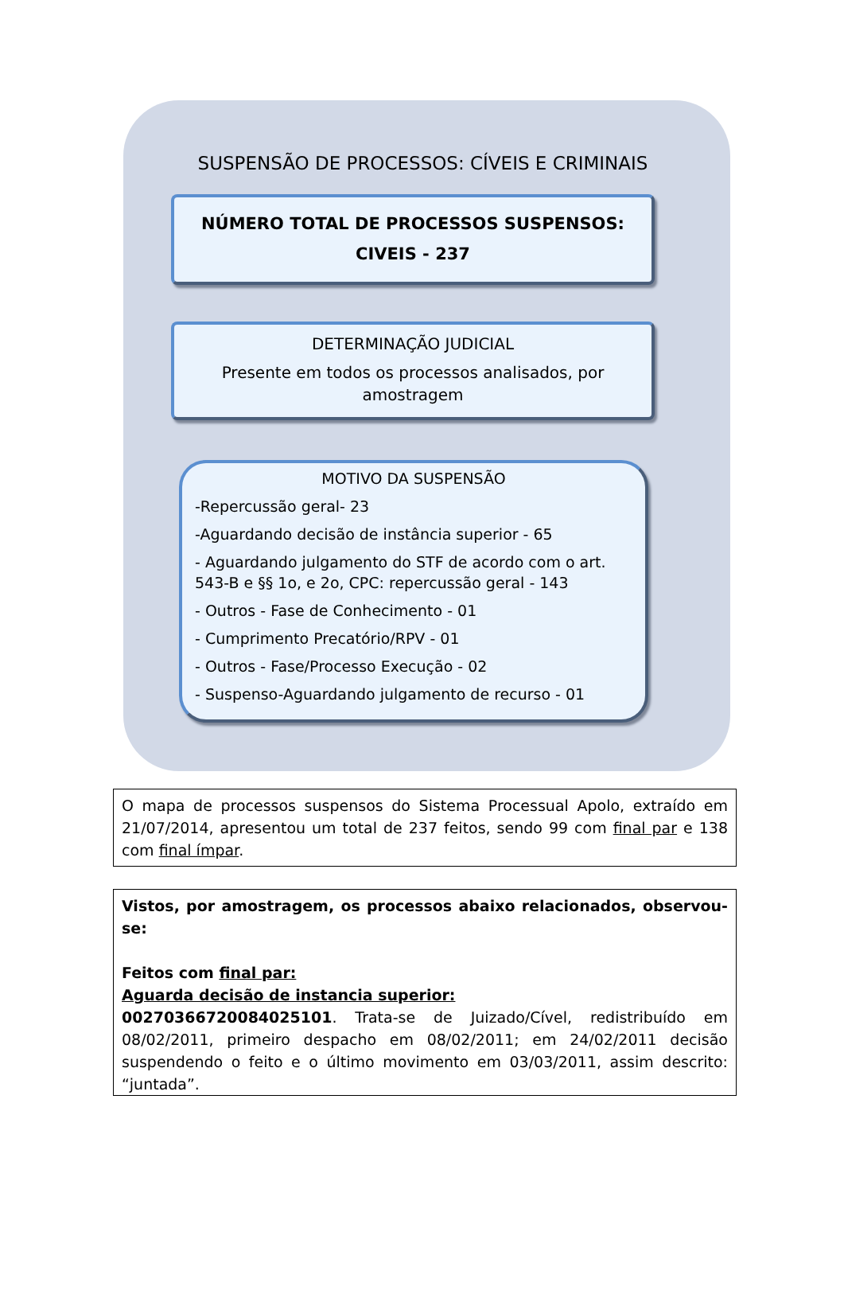SUSPENSÃO DE PROCESSOS: CÍVEIS E CRIMINAIS
NÚMERO TOTAL DE PROCESSOS SUSPENSOS:
CIVEIS - 237
DETERMINAÇÃO JUDICIAL
Presente em todos os processos analisados, por amostragem
MOTIVO DA SUSPENSÃO
-Repercussão geral- 23
-Aguardando decisão de instância superior - 65
- Aguardando julgamento do STF de acordo com o art. 543-B e §§ 1o, e 2o, CPC: repercussão geral - 143
- Outros - Fase de Conhecimento - 01
- Cumprimento Precatório/RPV - 01
- Outros - Fase/Processo Execução - 02
- Suspenso-Aguardando julgamento de recurso - 01
O mapa de processos suspensos do Sistema Processual Apolo, extraído em 21/07/2014, apresentou um total de 237 feitos, sendo 99 com final par e 138 com final ímpar.
Vistos, por amostragem, os processos abaixo relacionados, observou-se:
Feitos com final par:
Aguarda decisão de instancia superior:
00270366720084025101. Trata-se de Juizado/Cível, redistribuído em 08/02/2011, primeiro despacho em 08/02/2011; em 24/02/2011 decisão suspendendo o feito e o último movimento em 03/03/2011, assim descrito: “juntada”.